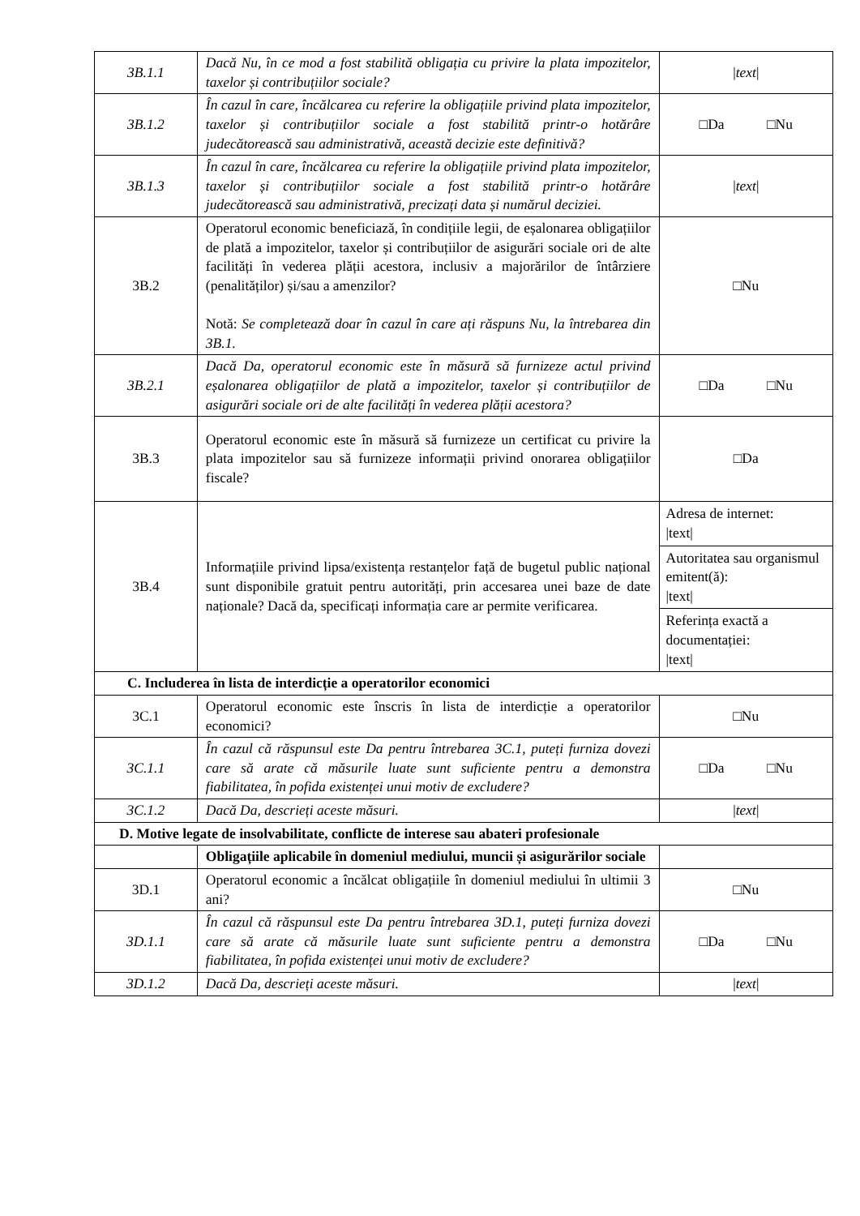| 3B.1.1 | Dacă Nu, în ce mod a fost stabilită obligația cu privire la plata impozitelor, taxelor și contribuțiilor sociale? | / text / |
| 3B.1.2 | În cazul în care, încălcarea cu referire la obligațiile privind plata impozitelor, taxelor și contribuțiilor sociale a fost stabilită printr-o hotărâre judecătorească sau administrativă, această decizie este definitivă? | □Da □Nu |
| 3B.1.3 | În cazul în care, încălcarea cu referire la obligațiile privind plata impozitelor, taxelor și contribuțiilor sociale a fost stabilită printr-o hotărâre judecătorească sau administrativă, precizați data și numărul deciziei. | / text / |
| 3B.2 | Operatorul economic beneficiază, în condițiile legii, de eșalonarea obligațiilor de plată a impozitelor, taxelor și contribuțiilor de asigurări sociale ori de alte facilități în vederea plății acestora, inclusiv a majorărilor de întârziere (penalităților) și/sau a amenzilor? Notă: Se completează doar în cazul în care ați răspuns Nu, la întrebarea din 3B.1. | □Nu |
| 3B.2.1 | Dacă Da, operatorul economic este în măsură să furnizeze actul privind eșalonarea obligațiilor de plată a impozitelor, taxelor și contribuțiilor de asigurări sociale ori de alte facilități în vederea plății acestora? | □Da □Nu |
| 3B.3 | Operatorul economic este în măsură să furnizeze un certificat cu privire la plata impozitelor sau să furnizeze informații privind onorarea obligațiilor fiscale? | □Da |
| 3B.4 | Informațiile privind lipsa/existența restanțelor față de bugetul public național sunt disponibile gratuit pentru autorități, prin accesarea unei baze de date naționale? Dacă da, specificați informația care ar permite verificarea. | / Adresa de internet: /text/ / / Autoritatea sau organismul emitent(ă): /text/ / / Referința exactă a documentației: /text/ / |
| C. Includerea în lista de interdicție a operatorilor economici | | |
| 3C.1 | Operatorul economic este înscris în lista de interdicție a operatorilor economici? | □Nu |
| 3C.1.1 | În cazul că răspunsul este Da pentru întrebarea 3C.1, puteți furniza dovezi care să arate că măsurile luate sunt suficiente pentru a demonstra fiabilitatea, în pofida existenței unui motiv de excludere? | □Da □Nu |
| 3C.1.2 | Dacă Da, descrieți aceste măsuri. | / text / |
| D. Motive legate de insolvabilitate, conflicte de interese sau abateri profesionale | | |
| | Obligațiile aplicabile în domeniul mediului, muncii și asigurărilor sociale | |
| 3D.1 | Operatorul economic a încălcat obligațiile în domeniul mediului în ultimii 3 ani? | □Nu |
| 3D.1.1 | În cazul că răspunsul este Da pentru întrebarea 3D.1, puteți furniza dovezi care să arate că măsurile luate sunt suficiente pentru a demonstra fiabilitatea, în pofida existenței unui motiv de excludere? | □Da □Nu |
| 3D.1.2 | Dacă Da, descrieți aceste măsuri. | / text / |